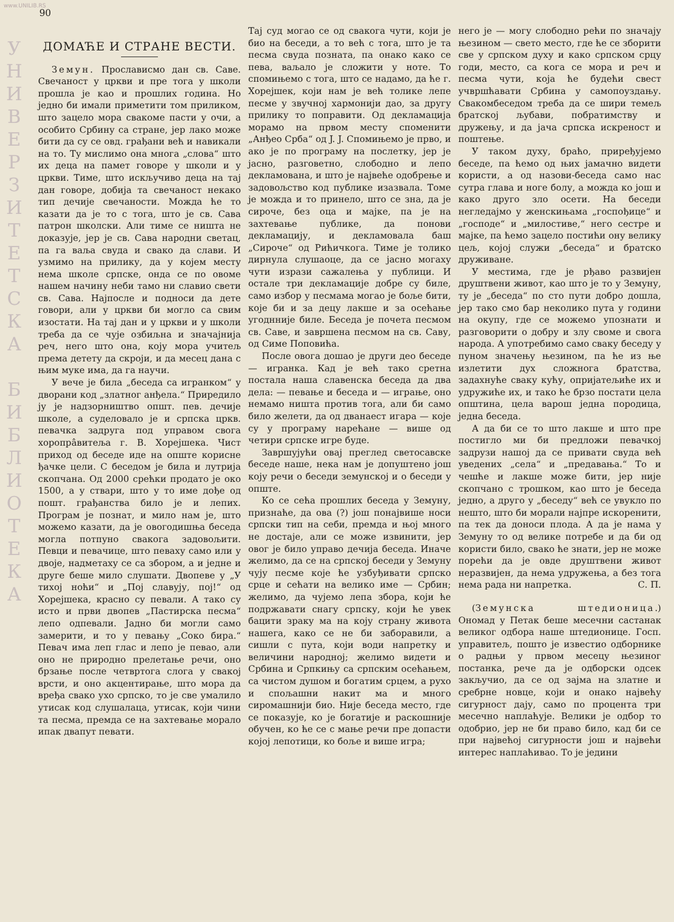www.UNILIB.RS
У
Н
И
В
Е
Р
З
И
Т
Е
Т
С
К
А
Б
И
Б
Л
И
О
Т
Е
К
А
90
ДОМАЋЕ И СТРАНЕ ВЕСТИ.
Земун. Прослависмо дан св. Саве. Свечаност у цркви и пре тога у школи прошла је као и прошлих година. Но једно би имали приметити том приликом, што зацело мора свакоме пасти у очи, а особито Србину са стране, јер лако може бити да су се овд. грађани већ и навикали на то. Ту мислимо она многа „слова“ што их деца на памет говоре у школи и у цркви. Тиме, што искључиво деца на тај дан говоре, добија та свечаност некако тип дечије свечаности. Можда ће то казати да је то с тога, што је св. Сава патрон школски. Али тиме се ништа не доказује, јер је св. Сава народни светац, па га ваља свуда и свако да слави. И узмимо на прилику, да у којем месту нема школе српске, онда се по овоме нашем начину неби тамо ни славио свети св. Сава. Најпосле и подноси да дете говори, али у цркви би могло са свим изостати. На тај дан и у цркви и у школи треба да се чује озбиљна и значајнија реч, него што она, коју мора учитељ према детету да скроји, и да месец дана с њим муке има, да га научи.
У вече је била „беседа са игранком“ у дворани код „златног анђела.“ Приредило ју је надзорништво општ. пев. дечије школе, а суделовало је и српска цркв. певачка задруга под управом свога хоропрâвитеља г. В. Хорејшека. Чист приход од беседе иде на опште корисне ђачке цели. С беседом је била и лутрија скопчана. Од 2000 срећки продато је око 1500, а у ствари, што у то име дође од пошт. грађанства било је и лепих. Програм је познат, и мило нам је, што можемо казати, да је овогодишња беседа могла потпуно свакога задовољити. Певци и певачице, што певаху само или у двоје, надметаху се са збором, а и једне и друге беше мило слушати. Двопеве у „У тихој ноћи“ и „Пој славују, пој!“ од Хорејшека, красно су певали. А тако су исто и први двопев „Пастирска песма“ лепо одпевали. Јадно би могли само замерити, и то у певању „Соко бира.“ Певач има леп глас и лепо је певао, али оно не природно прелетање речи, оно брзање после четвртога слога у свакој врсти, и оно акцентирање, што мора да вређа свако ухо српско, то је све умалило утисак код слушалаца, утисак, који чини та песма, премда се на захтевање морало ипак двапут певати.
Тај суд могао се од свакога чути, који је био на беседи, а то већ с тога, што је та песма свуда позната, па онако како се пева, ваљало је сложити у ноте. То спомињемо с тога, што се надамо, да ће г. Хорејшек, који нам је већ толике лепе песме у звучној хармонији дао, за другу прилику то поправити. Од декламација морамо на првом месту споменити „Анђео Срба“ од J. J. Спомињемо је прво, и ако је по програму на послетку, јер је јасно, разговетно, слободно и лепо декламована, и што је највеће одобрење и задовољство код публике изазвала. Томе је можда и то принело, што се зна, да је сироче, без оца и мајке, па је на захтевање публике, да понови декламацију, и декламовала баш „Сироче“ од Рићичкога. Тиме је толико дирнула слушаоце, да се јасно могаху чути изрази сажалења у публици. И остале три декламације добре су биле, само избор у песмама могао је боље бити, које би и за децу лакше и за осећање угоднније биле. Беседа је почета песмом св. Саве, и завршена песмом на св. Саву, од Симе Поповића.
После овога дошао је други део беседе — игранка. Кад је већ тако сретна постала наша славенска беседа да два дела: — певање и беседа и — играње, оно немамо ништа против тога, али би само било желети, да од дванаест игара — које су у програму нарећане — више од четири српске игре буде.
Завршујући овај преглед светосавске беседе наше, нека нам је допуштено још коју речи о беседи земунској и о беседи у опште.
Ко се сећа прошлих беседа у Земуну, признаће, да ова (?) још понајвише носи српски тип на себи, премда и њој много не достаје, али се може извинити, јер овог је било управо дечија беседа. Иначе желимо, да се на српској беседи у Земуну чују песме које ће узбуђивати српско срце и сећати на велико име — Србин; желимо, да чујемо лепа збора, који ће подржавати снагу српску, који ће увек бацити зраку ма на коју страну живота нашега, како се не би заборавили, а сишли с пута, који води напретку и величини народној; желимо видети и Србина и Српкињу са српским осећањем, са чистом душом и богатим срцем, а рухо и спољашни накит ма и много сиромашнији био. Није беседа место, где се показује, ко је богатије и раскошније обучен, ко ће се с мање речи пре допасти којој лепотици, ко боље и више игра;
него је — могу слободно рећи по значају њезином — свето место, где ће се зборити све у српском духу и како српском срцу годи, место, са кога се мора и реч и песма чути, која ће будећи свест учвршћавати Србина у самопоуздању. Свакомбеседом треба да се шири темељ братској љубави, побратимству и дружењу, и да јача српска искреност и поштење.
У таком духу, браћо, приређујемо беседе, па ћемо од њих јамачно видети користи, а од назови-беседа само нас сутра глава и ноге болу, а можда ко још и како друго зло осети. На беседи негледајмо у женскињама „госпођице“ и „господе“ и „милостиве,“ него сестре и мајке, па ћемо зацело постићи ону велику цељ, којој служи „беседа“ и братско друживане.
У местима, где је рђаво развијен друштвени живот, као што је то у Земуну, ту је „беседа“ по сто пути добро дошла, јер тако смо бар неколико пута у години на окупу, где се можемо упознати и разговорити о добру и злу своме и свога народа. А употребимо само сваку беседу у пуном значењу њезином, па ће из ње излетити дух сложнога братства, задахнуће сваку кућу, опријатељиће их и удружиће их, и тако ће брзо постати цела општина, цела варош једна породица, једна беседа.
А да би се то што лакше и што пре постигло ми би предложи певачкој задрузи нашој да се привати свуда већ уведених „села“ и „предавања.“ То и чешће и лакше може бити, јер није скопчано с трошком, као што је беседа једно, а друго у „беседу“ већ се увукло по нешто, што би морали најпре искоренити, па тек да доноси плода. А да је нама у Земуну то од велике потребе и да би од користи било, свако ће знати, јер не може порећи да је овде друштвени живот неразвијен, да нема удружења, а без тога нема рада ни напретка. С. П.
(Земунска штедионица.) Ономад у Петак беше месечни састанак великог одбора наше штедионице. Госп. управитељ, пошто је известио одборнике о радњи у првом месецу њезиног постанка, рече да је одборски одсек закључио, да се од зајма на златне и сребрне новце, који и онако највећу сигурност дају, само по процента три месечно наплаћује. Велики је одбор то одобрио, јер не би право било, кад би се при највећој сигурности још и највећи интерес наплаћивао. То је једини